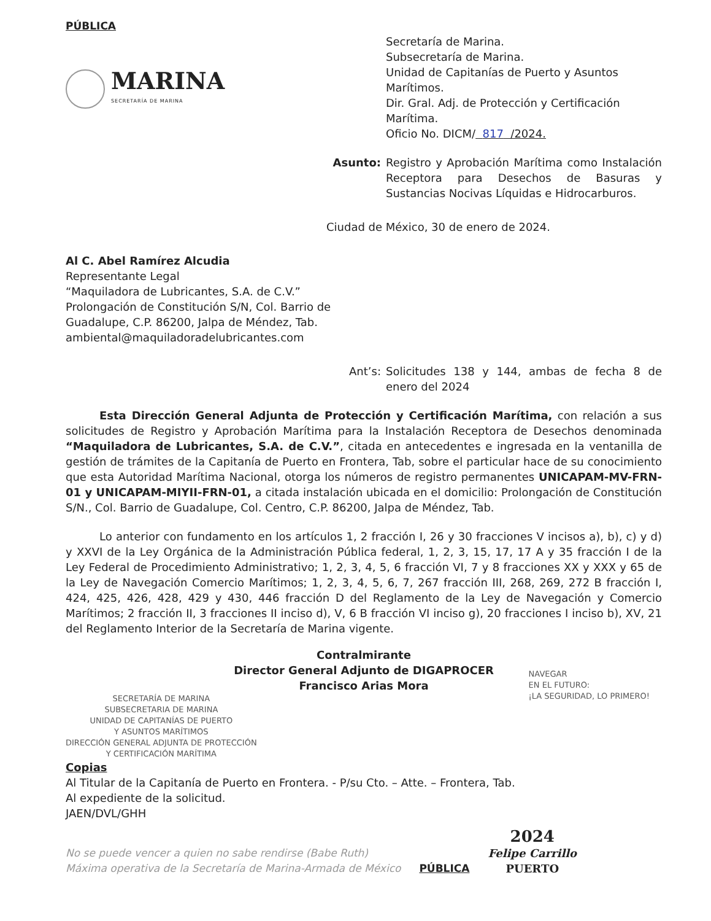PÚBLICA
MARINA
SECRETARÍA DE MARINA
Secretaría de Marina.
Subsecretaría de Marina.
Unidad de Capitanías de Puerto y Asuntos Marítimos.
Dir. Gral. Adj. de Protección y Certificación Marítima.
Oficio No. DICM/ 817 /2024.
Asunto: Registro y Aprobación Marítima como Instalación Receptora para Desechos de Basuras y Sustancias Nocivas Líquidas e Hidrocarburos.
Ciudad de México, 30 de enero de 2024.
Al C. Abel Ramírez Alcudia
Representante Legal
“Maquiladora de Lubricantes, S.A. de C.V.”
Prolongación de Constitución S/N, Col. Barrio de
Guadalupe, C.P. 86200, Jalpa de Méndez, Tab.
ambiental@maquiladoradelubricantes.com
Ant’s: Solicitudes 138 y 144, ambas de fecha 8 de enero del 2024
Esta Dirección General Adjunta de Protección y Certificación Marítima, con relación a sus solicitudes de Registro y Aprobación Marítima para la Instalación Receptora de Desechos denominada “Maquiladora de Lubricantes, S.A. de C.V.”, citada en antecedentes e ingresada en la ventanilla de gestión de trámites de la Capitanía de Puerto en Frontera, Tab, sobre el particular hace de su conocimiento que esta Autoridad Marítima Nacional, otorga los números de registro permanentes UNICAPAM-MV-FRN-01 y UNICAPAM-MIYII-FRN-01, a citada instalación ubicada en el domicilio: Prolongación de Constitución S/N., Col. Barrio de Guadalupe, Col. Centro, C.P. 86200, Jalpa de Méndez, Tab.
Lo anterior con fundamento en los artículos 1, 2 fracción I, 26 y 30 fracciones V incisos a), b), c) y d) y XXVI de la Ley Orgánica de la Administración Pública federal, 1, 2, 3, 15, 17, 17 A y 35 fracción I de la Ley Federal de Procedimiento Administrativo; 1, 2, 3, 4, 5, 6 fracción VI, 7 y 8 fracciones XX y XXX y 65 de la Ley de Navegación Comercio Marítimos; 1, 2, 3, 4, 5, 6, 7, 267 fracción III, 268, 269, 272 B fracción I, 424, 425, 426, 428, 429 y 430, 446 fracción D del Reglamento de la Ley de Navegación y Comercio Marítimos; 2 fracción II, 3 fracciones II inciso d), V, 6 B fracción VI inciso g), 20 fracciones I inciso b), XV, 21 del Reglamento Interior de la Secretaría de Marina vigente.
Contralmirante
Director General Adjunto de DIGAPROCER
Francisco Arias Mora
SECRETARÍA DE MARINA
SUBSECRETARIA DE MARINA
UNIDAD DE CAPITANÍAS DE PUERTO
Y ASUNTOS MARÍTIMOS
DIRECCIÓN GENERAL ADJUNTA DE PROTECCIÓN
Y CERTIFICACIÓN MARÍTIMA
NAVEGAR
EN EL FUTURO:
¡LA SEGURIDAD, LO PRIMERO!
Copias
Al Titular de la Capitanía de Puerto en Frontera. - P/su Cto. – Atte. – Frontera, Tab.
Al expediente de la solicitud.
JAEN/DVL/GHH
No se puede vencer a quien no sabe rendirse (Babe Ruth)
Máxima operativa de la Secretaría de Marina-Armada de México
PÚBLICA
2024
Felipe Carrillo
PUERTO